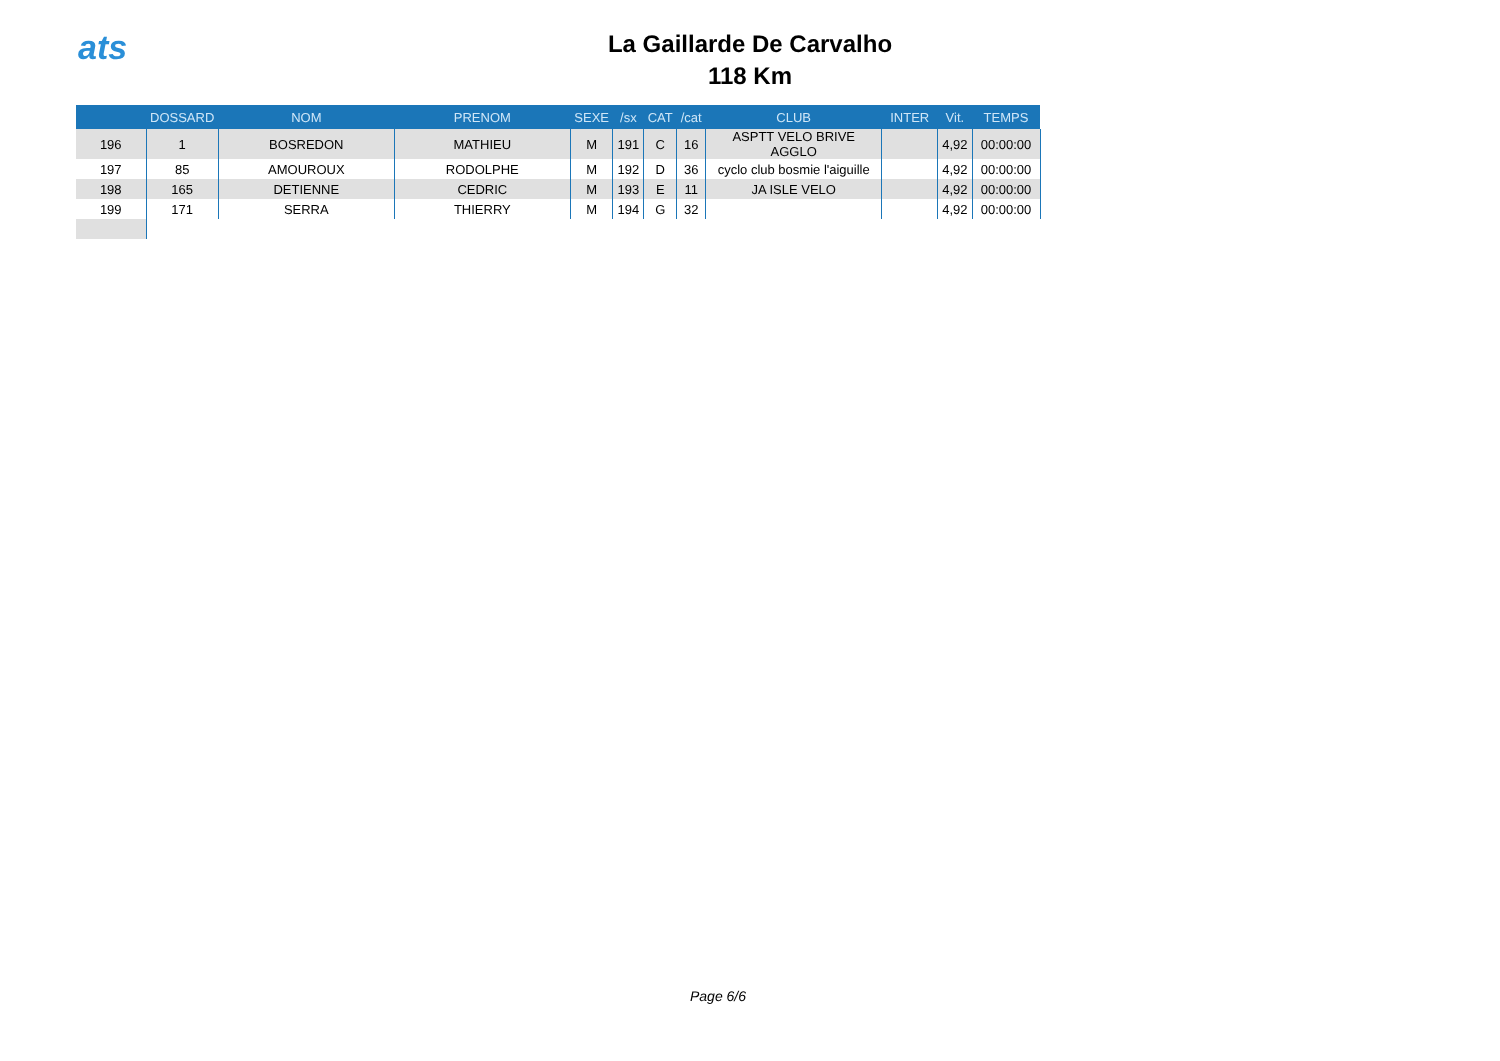ats
La Gaillarde De Carvalho
118 Km
| | DOSSARD | NOM | PRENOM | SEXE | /sx | CAT | /cat | CLUB | INTER | Vit. | TEMPS |
| --- | --- | --- | --- | --- | --- | --- | --- | --- | --- | --- | --- |
| 196 | 1 | BOSREDON | MATHIEU | M | 191 | C | 16 | ASPTT VELO BRIVE AGGLO | | 4,92 | 00:00:00 |
| 197 | 85 | AMOUROUX | RODOLPHE | M | 192 | D | 36 | cyclo club bosmie l'aiguille | | 4,92 | 00:00:00 |
| 198 | 165 | DETIENNE | CEDRIC | M | 193 | E | 11 | JA ISLE VELO | | 4,92 | 00:00:00 |
| 199 | 171 | SERRA | THIERRY | M | 194 | G | 32 | | | 4,92 | 00:00:00 |
Page 6/6